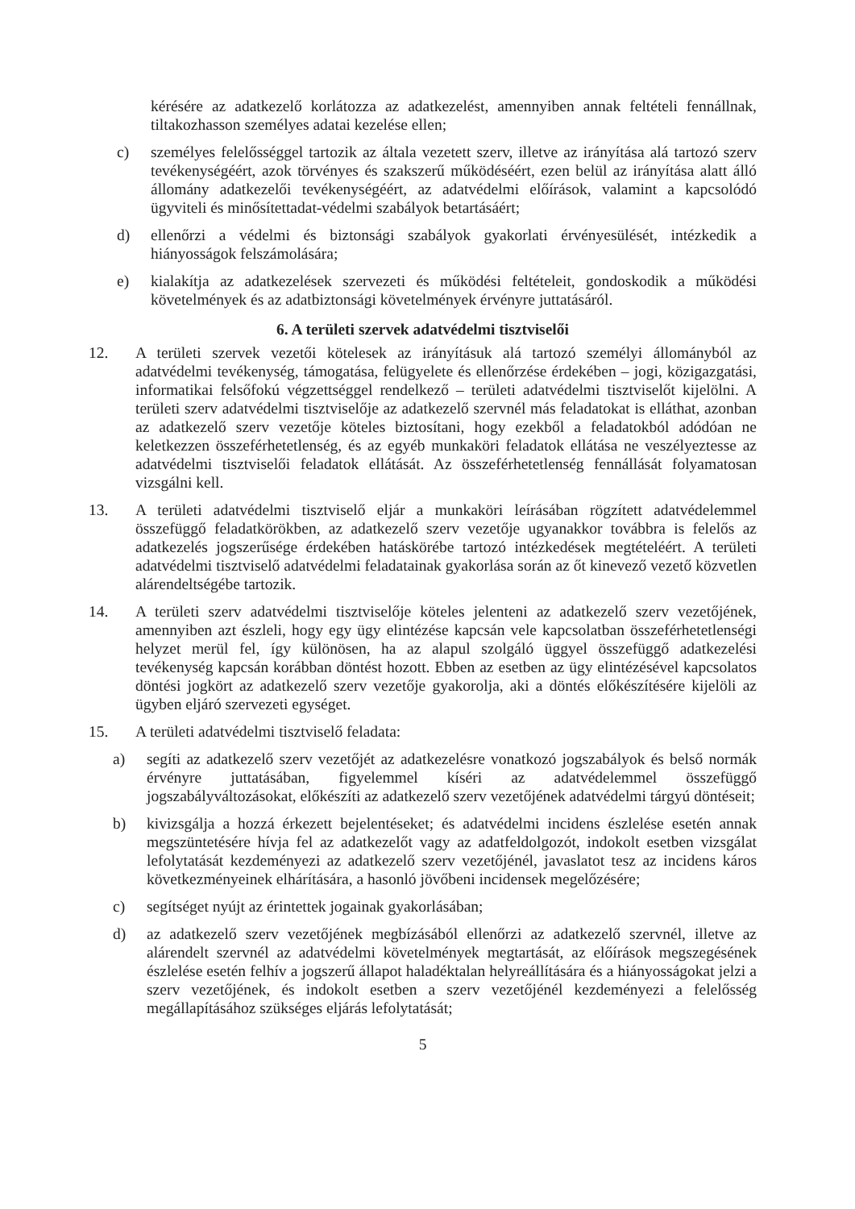kérésére az adatkezelő korlátozza az adatkezelést, amennyiben annak feltételi fennállnak, tiltakozhasson személyes adatai kezelése ellen;
c) személyes felelősséggel tartozik az általa vezetett szerv, illetve az irányítása alá tartozó szerv tevékenységéért, azok törvényes és szakszerű működéséért, ezen belül az irányítása alatt álló állomány adatkezelői tevékenységéért, az adatvédelmi előírások, valamint a kapcsolódó ügyviteli és minősítettadat-védelmi szabályok betartásáért;
d) ellenőrzi a védelmi és biztonsági szabályok gyakorlati érvényesülését, intézkedik a hiányosságok felszámolására;
e) kialakítja az adatkezelések szervezeti és működési feltételeit, gondoskodik a működési követelmények és az adatbiztonsági követelmények érvényre juttatásáról.
6. A területi szervek adatvédelmi tisztviselői
12. A területi szervek vezetői kötelesek az irányításuk alá tartozó személyi állományból az adatvédelmi tevékenység, támogatása, felügyelete és ellenőrzése érdekében – jogi, közigazgatási, informatikai felsőfokú végzettséggel rendelkező – területi adatvédelmi tisztviselőt kijelölni. A területi szerv adatvédelmi tisztviselője az adatkezelő szervnél más feladatokat is elláthat, azonban az adatkezelő szerv vezetője köteles biztosítani, hogy ezekből a feladatokból adódóan ne keletkezzen összeférhetetlenség, és az egyéb munkaköri feladatok ellátása ne veszélyeztesse az adatvédelmi tisztviselői feladatok ellátását. Az összeférhetetlenség fennállását folyamatosan vizsgálni kell.
13. A területi adatvédelmi tisztviselő eljár a munkaköri leírásában rögzített adatvédelemmel összefüggő feladatkörökben, az adatkezelő szerv vezetője ugyanakkor továbbra is felelős az adatkezelés jogszerűsége érdekében hatáskörébe tartozó intézkedések megtételéért. A területi adatvédelmi tisztviselő adatvédelmi feladatainak gyakorlása során az őt kinevező vezető közvetlen alárendeltségébe tartozik.
14. A területi szerv adatvédelmi tisztviselője köteles jelenteni az adatkezelő szerv vezetőjének, amennyiben azt észleli, hogy egy ügy elintézése kapcsán vele kapcsolatban összeférhetetlenségi helyzet merül fel, így különösen, ha az alapul szolgáló üggyel összefüggő adatkezelési tevékenység kapcsán korábban döntést hozott. Ebben az esetben az ügy elintézésével kapcsolatos döntési jogkört az adatkezelő szerv vezetője gyakorolja, aki a döntés előkészítésére kijelöli az ügyben eljáró szervezeti egységet.
15. A területi adatvédelmi tisztviselő feladata:
a) segíti az adatkezelő szerv vezetőjét az adatkezelésre vonatkozó jogszabályok és belső normák érvényre juttatásában, figyelemmel kíséri az adatvédelemmel összefüggő jogszabályváltozásokat, előkészíti az adatkezelő szerv vezetőjének adatvédelmi tárgyú döntéseit;
b) kivizsgálja a hozzá érkezett bejelentéseket; és adatvédelmi incidens észlelése esetén annak megszüntetésére hívja fel az adatkezelőt vagy az adatfeldolgozót, indokolt esetben vizsgálat lefolytatását kezdeményezi az adatkezelő szerv vezetőjénél, javaslatot tesz az incidens káros következményeinek elhárítására, a hasonló jövőbeni incidensek megelőzésére;
c) segítséget nyújt az érintettek jogainak gyakorlásában;
d) az adatkezelő szerv vezetőjének megbízásából ellenőrzi az adatkezelő szervnél, illetve az alárendelt szervnél az adatvédelmi követelmények megtartását, az előírások megszegésének észlelése esetén felhív a jogszerű állapot haladéktalan helyreállítására és a hiányosságokat jelzi a szerv vezetőjének, és indokolt esetben a szerv vezetőjénél kezdeményezi a felelősség megállapításához szükséges eljárás lefolytatását;
5